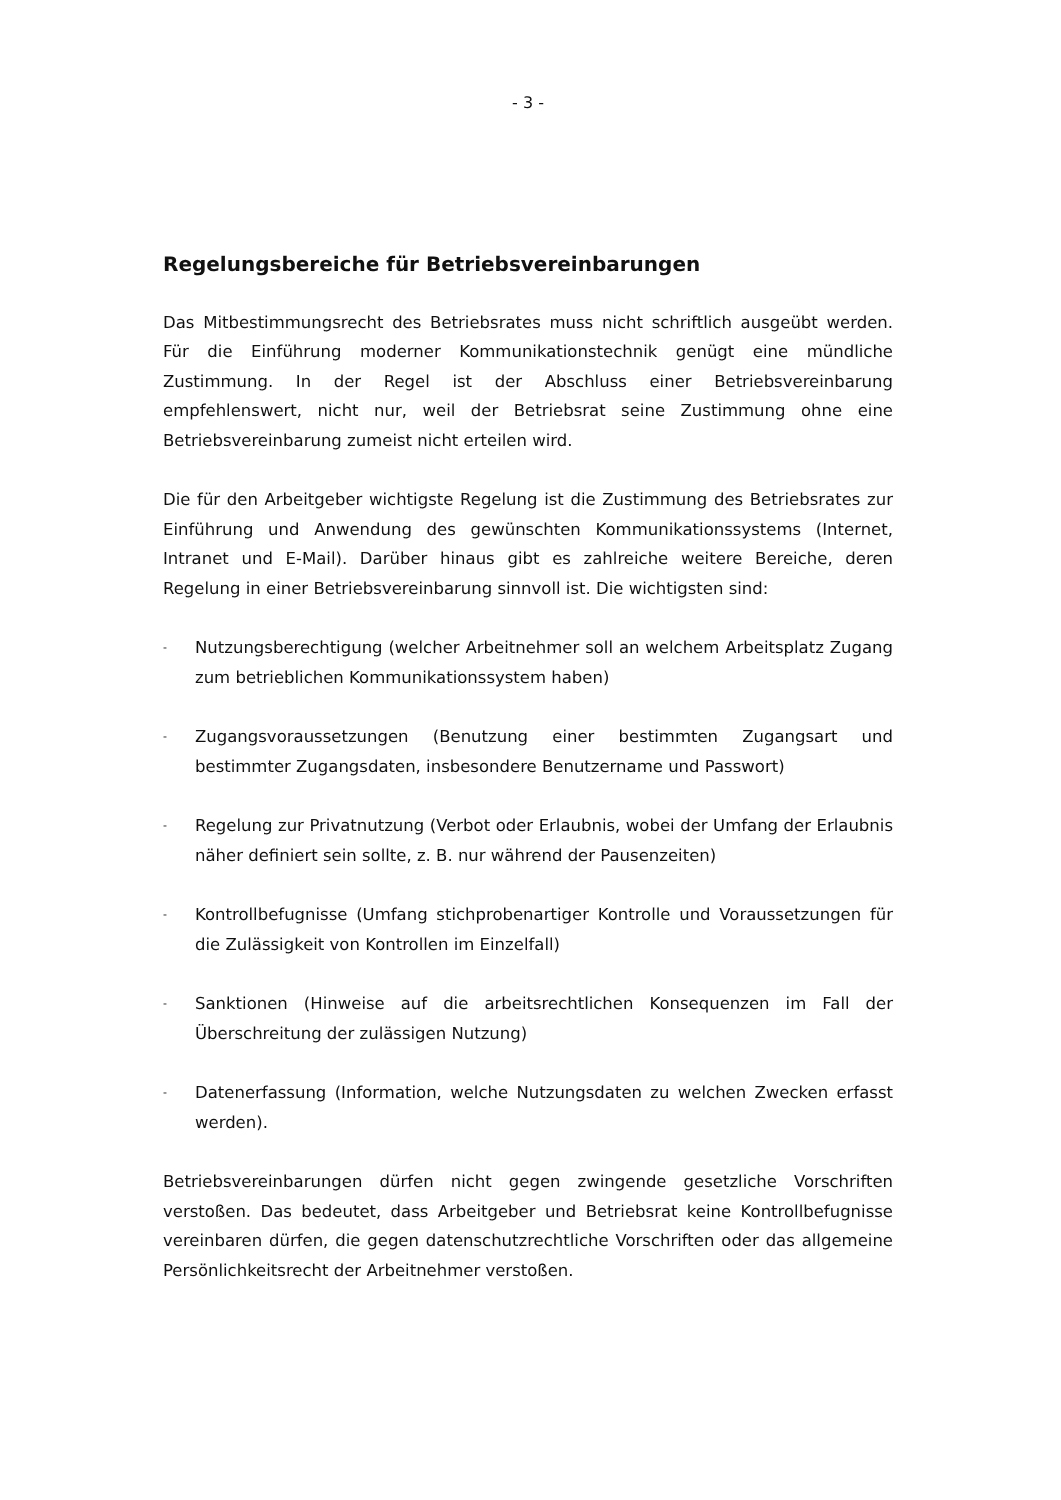- 3 -
Regelungsbereiche für Betriebsvereinbarungen
Das Mitbestimmungsrecht des Betriebsrates muss nicht schriftlich ausgeübt werden. Für die Einführung moderner Kommunikationstechnik genügt eine mündliche Zustimmung. In der Regel ist der Abschluss einer Betriebsvereinbarung empfehlenswert, nicht nur, weil der Betriebsrat seine Zustimmung ohne eine Betriebsvereinbarung zumeist nicht erteilen wird.
Die für den Arbeitgeber wichtigste Regelung ist die Zustimmung des Betriebsrates zur Einführung und Anwendung des gewünschten Kommunikationssystems (Internet, Intranet und E-Mail). Darüber hinaus gibt es zahlreiche weitere Bereiche, deren Regelung in einer Betriebsvereinbarung sinnvoll ist. Die wichtigsten sind:
- Nutzungsberechtigung (welcher Arbeitnehmer soll an welchem Arbeitsplatz Zugang zum betrieblichen Kommunikationssystem haben)
- Zugangsvoraussetzungen (Benutzung einer bestimmten Zugangsart und bestimmter Zugangsdaten, insbesondere Benutzername und Passwort)
- Regelung zur Privatnutzung (Verbot oder Erlaubnis, wobei der Umfang der Erlaubnis näher definiert sein sollte, z. B. nur während der Pausenzeiten)
- Kontrollbefugnisse (Umfang stichprobenartiger Kontrolle und Voraussetzungen für die Zulässigkeit von Kontrollen im Einzelfall)
- Sanktionen (Hinweise auf die arbeitsrechtlichen Konsequenzen im Fall der Überschreitung der zulässigen Nutzung)
- Datenerfassung (Information, welche Nutzungsdaten zu welchen Zwecken erfasst werden).
Betriebsvereinbarungen dürfen nicht gegen zwingende gesetzliche Vorschriften verstoßen. Das bedeutet, dass Arbeitgeber und Betriebsrat keine Kontrollbefugnisse vereinbaren dürfen, die gegen datenschutzrechtliche Vorschriften oder das allgemeine Persönlichkeitsrecht der Arbeitnehmer verstoßen.